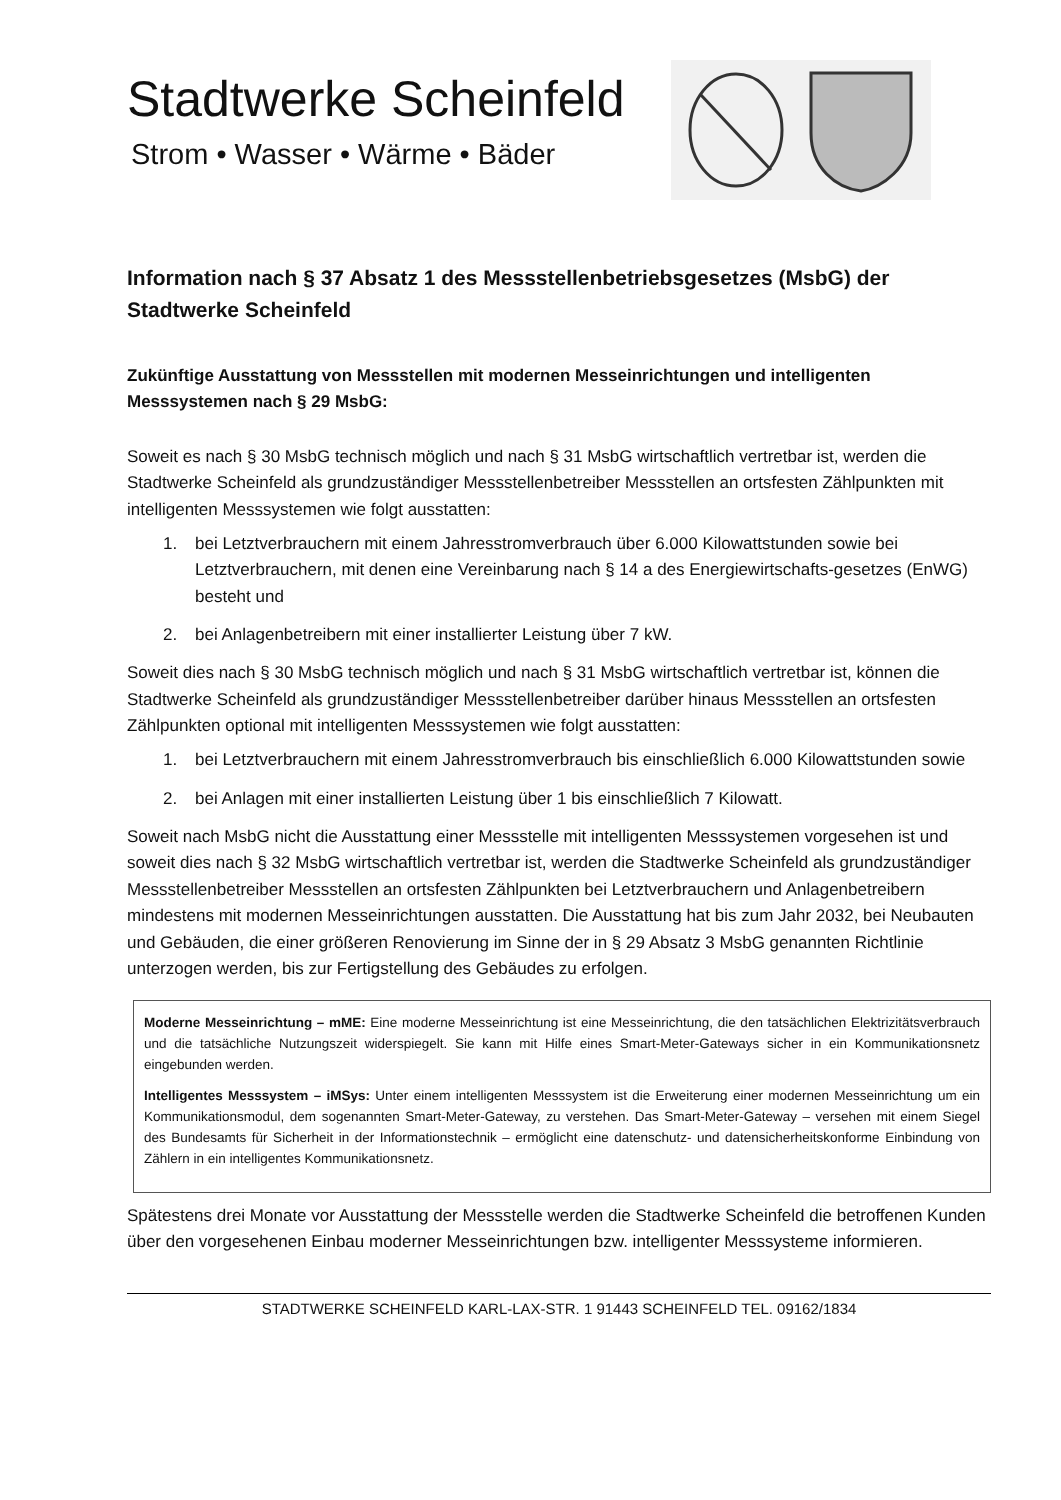Stadtwerke Scheinfeld
Strom • Wasser • Wärme • Bäder
Information nach § 37 Absatz 1 des Messstellenbetriebsgesetzes (MsbG) der Stadtwerke Scheinfeld
Zukünftige Ausstattung von Messstellen mit modernen Messeinrichtungen und intelligenten Messsystemen nach § 29 MsbG:
Soweit es nach § 30 MsbG technisch möglich und nach § 31 MsbG wirtschaftlich vertretbar ist, werden die Stadtwerke Scheinfeld als grundzuständiger Messstellenbetreiber Messstellen an ortsfesten Zählpunkten mit intelligenten Messsystemen wie folgt ausstatten:
1. bei Letztverbrauchern mit einem Jahresstromverbrauch über 6.000 Kilowattstunden sowie bei Letztverbrauchern, mit denen eine Vereinbarung nach § 14 a des Energiewirtschafts-gesetzes (EnWG) besteht und
2. bei Anlagenbetreibern mit einer installierter Leistung über 7 kW.
Soweit dies nach § 30 MsbG technisch möglich und nach § 31 MsbG wirtschaftlich vertretbar ist, können die Stadtwerke Scheinfeld als grundzuständiger Messstellenbetreiber darüber hinaus Messstellen an ortsfesten Zählpunkten optional mit intelligenten Messsystemen wie folgt ausstatten:
1. bei Letztverbrauchern mit einem Jahresstromverbrauch bis einschließlich 6.000 Kilowattstunden sowie
2. bei Anlagen mit einer installierten Leistung über 1 bis einschließlich 7 Kilowatt.
Soweit nach MsbG nicht die Ausstattung einer Messstelle mit intelligenten Messsystemen vorgesehen ist und soweit dies nach § 32 MsbG wirtschaftlich vertretbar ist, werden die Stadtwerke Scheinfeld als grundzuständiger Messstellenbetreiber Messstellen an ortsfesten Zählpunkten bei Letztverbrauchern und Anlagenbetreibern mindestens mit modernen Messeinrichtungen ausstatten. Die Ausstattung hat bis zum Jahr 2032, bei Neubauten und Gebäuden, die einer größeren Renovierung im Sinne der in § 29 Absatz 3 MsbG genannten Richtlinie unterzogen werden, bis zur Fertigstellung des Gebäudes zu erfolgen.
Moderne Messeinrichtung – mME: Eine moderne Messeinrichtung ist eine Messeinrichtung, die den tatsächlichen Elektrizitätsverbrauch und die tatsächliche Nutzungszeit widerspiegelt. Sie kann mit Hilfe eines Smart-Meter-Gateways sicher in ein Kommunikationsnetz eingebunden werden.
Intelligentes Messsystem – iMSys: Unter einem intelligenten Messsystem ist die Erweiterung einer modernen Messeinrichtung um ein Kommunikationsmodul, dem sogenannten Smart-Meter-Gateway, zu verstehen. Das Smart-Meter-Gateway – versehen mit einem Siegel des Bundesamts für Sicherheit in der Informationstechnik – ermöglicht eine datenschutz- und datensicherheitskonforme Einbindung von Zählern in ein intelligentes Kommunikationsnetz.
Spätestens drei Monate vor Ausstattung der Messstelle werden die Stadtwerke Scheinfeld die betroffenen Kunden über den vorgesehenen Einbau moderner Messeinrichtungen bzw. intelligenter Messsysteme informieren.
STADTWERKE SCHEINFELD KARL-LAX-STR. 1 91443 SCHEINFELD TEL. 09162/1834